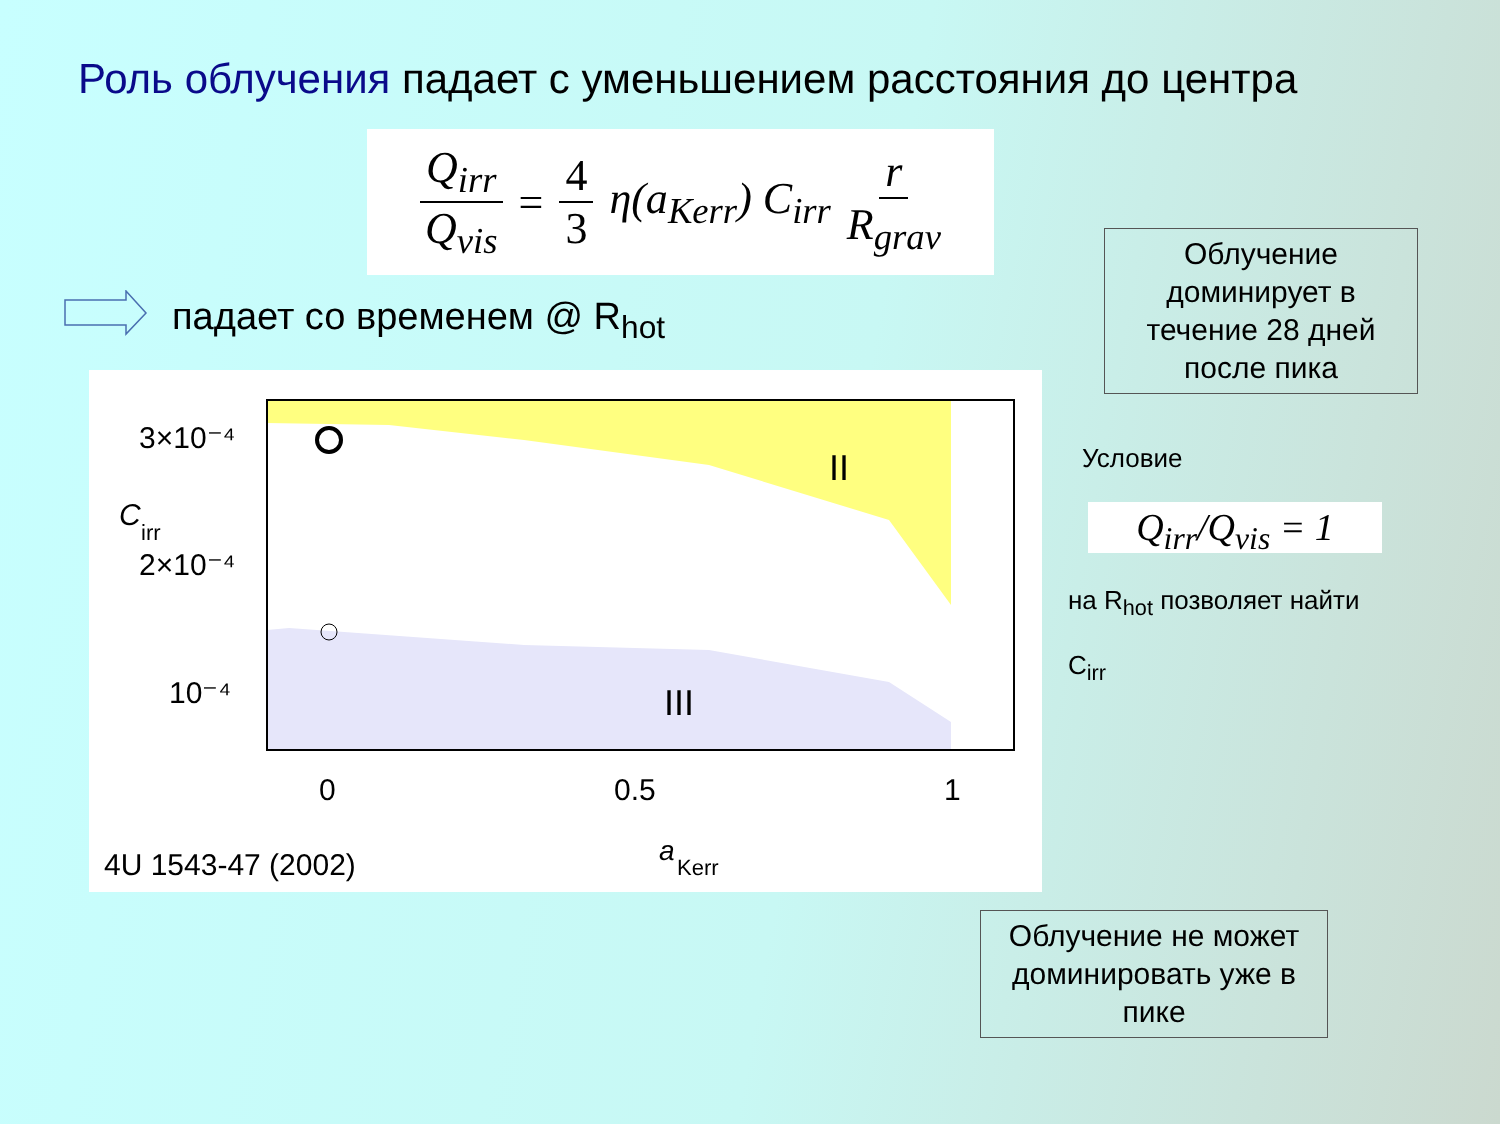Роль облучения падает с уменьшением расстояния до центра
Q<sub>irr</sub> Q<sub>vis</sub> = 4 3 η(a<sub>Kerr</sub>) C<sub>irr</sub> r R<sub>grav</sub>
падает со временем @ R<sub>hot</sub>
II
III
3×10⁻⁴
2×10⁻⁴
10⁻⁴
C
irr
0
0.5
1
4U 1543-47 (2002)
a
Kerr
Облучение доминирует в течение 28 дней после пика
Условие
Q<sub>irr</sub>/Q<sub>vis</sub> = 1
на R<sub>hot</sub> позволяет найти
C<sub>irr</sub>
Облучение не может доминировать уже в пике